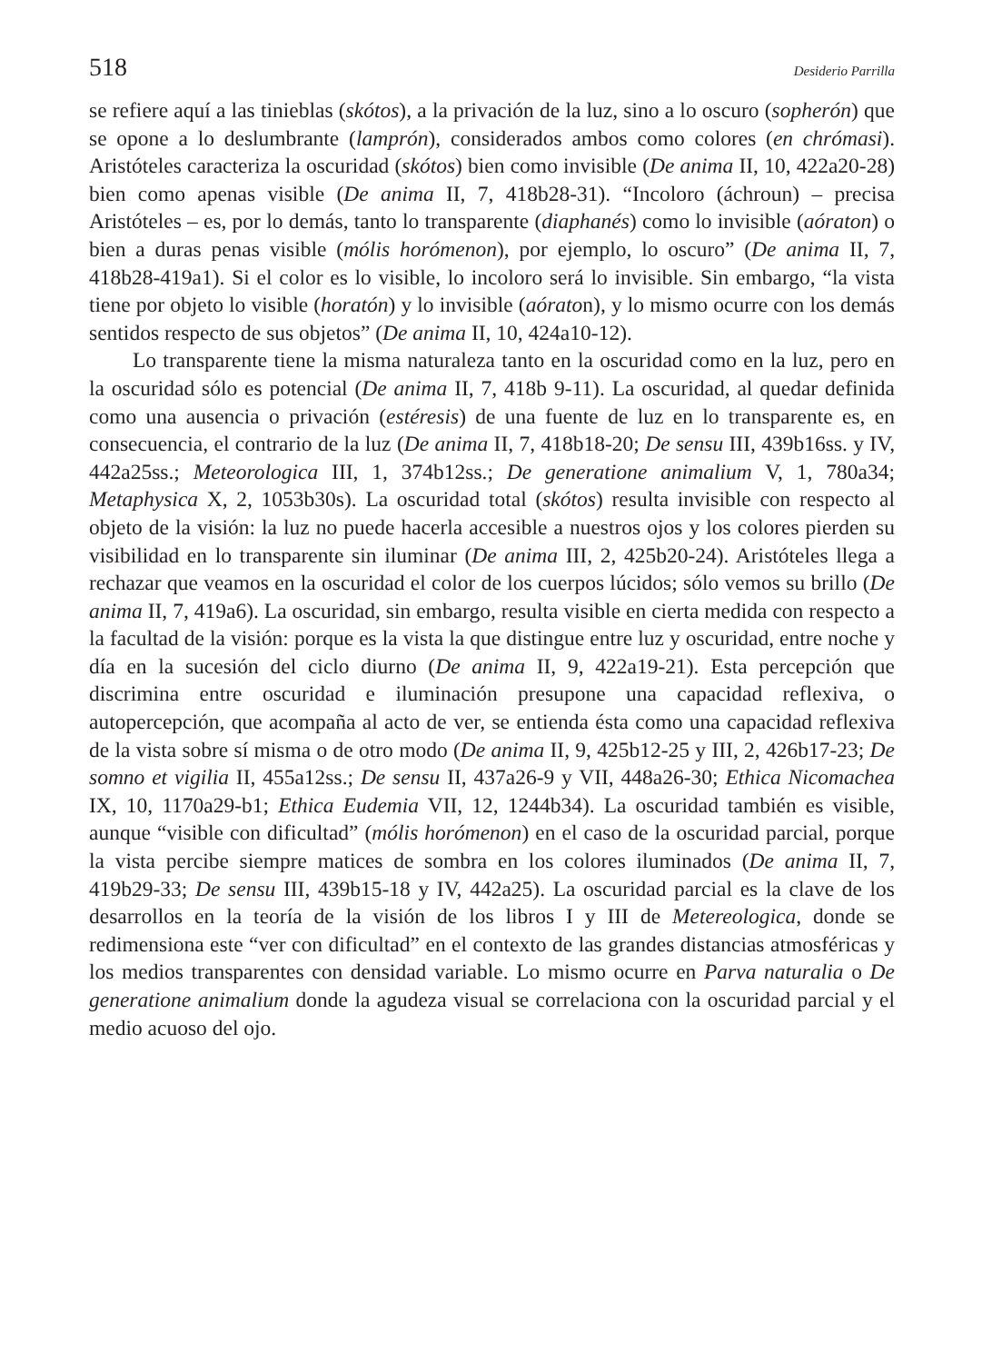518 Desiderio Parrilla
se refiere aquí a las tinieblas (skótos), a la privación de la luz, sino a lo oscuro (sopherón) que se opone a lo deslumbrante (lamprón), considerados ambos como colores (en chrómasi). Aristóteles caracteriza la oscuridad (skótos) bien como invisible (De anima II, 10, 422a20-28) bien como apenas visible (De anima II, 7, 418b28-31). “Incoloro (áchroun) – precisa Aristóteles – es, por lo demás, tanto lo transparente (diaphanés) como lo invisible (aóraton) o bien a duras penas visible (mólis horómenon), por ejemplo, lo oscuro” (De anima II, 7, 418b28-419a1). Si el color es lo visible, lo incoloro será lo invisible. Sin embargo, “la vista tiene por objeto lo visible (horatón) y lo invisible (aóraton), y lo mismo ocurre con los demás sentidos respecto de sus objetos” (De anima II, 10, 424a10-12).
Lo transparente tiene la misma naturaleza tanto en la oscuridad como en la luz, pero en la oscuridad sólo es potencial (De anima II, 7, 418b 9-11). La oscuridad, al quedar definida como una ausencia o privación (estéresis) de una fuente de luz en lo transparente es, en consecuencia, el contrario de la luz (De anima II, 7, 418b18-20; De sensu III, 439b16ss. y IV, 442a25ss.; Meteorologica III, 1, 374b12ss.; De generatione animalium V, 1, 780a34; Metaphysica X, 2, 1053b30s). La oscuridad total (skótos) resulta invisible con respecto al objeto de la visión: la luz no puede hacerla accesible a nuestros ojos y los colores pierden su visibilidad en lo transparente sin iluminar (De anima III, 2, 425b20-24). Aristóteles llega a rechazar que veamos en la oscuridad el color de los cuerpos lúcidos; sólo vemos su brillo (De anima II, 7, 419a6). La oscuridad, sin embargo, resulta visible en cierta medida con respecto a la facultad de la visión: porque es la vista la que distingue entre luz y oscuridad, entre noche y día en la sucesión del ciclo diurno (De anima II, 9, 422a19-21). Esta percepción que discrimina entre oscuridad e iluminación presupone una capacidad reflexiva, o autopercepción, que acompaña al acto de ver, se entienda ésta como una capacidad reflexiva de la vista sobre sí misma o de otro modo (De anima II, 9, 425b12-25 y III, 2, 426b17-23; De somno et vigilia II, 455a12ss.; De sensu II, 437a26-9 y VII, 448a26-30; Ethica Nicomachea IX, 10, 1170a29-b1; Ethica Eudemia VII, 12, 1244b34). La oscuridad también es visible, aunque “visible con dificultad” (mólis horómenon) en el caso de la oscuridad parcial, porque la vista percibe siempre matices de sombra en los colores iluminados (De anima II, 7, 419b29-33; De sensu III, 439b15-18 y IV, 442a25). La oscuridad parcial es la clave de los desarrollos en la teoría de la visión de los libros I y III de Metereologica, donde se redimensiona este “ver con dificultad” en el contexto de las grandes distancias atmosféricas y los medios transparentes con densidad variable. Lo mismo ocurre en Parva naturalia o De generatione animalium donde la agudeza visual se correlaciona con la oscuridad parcial y el medio acuoso del ojo.